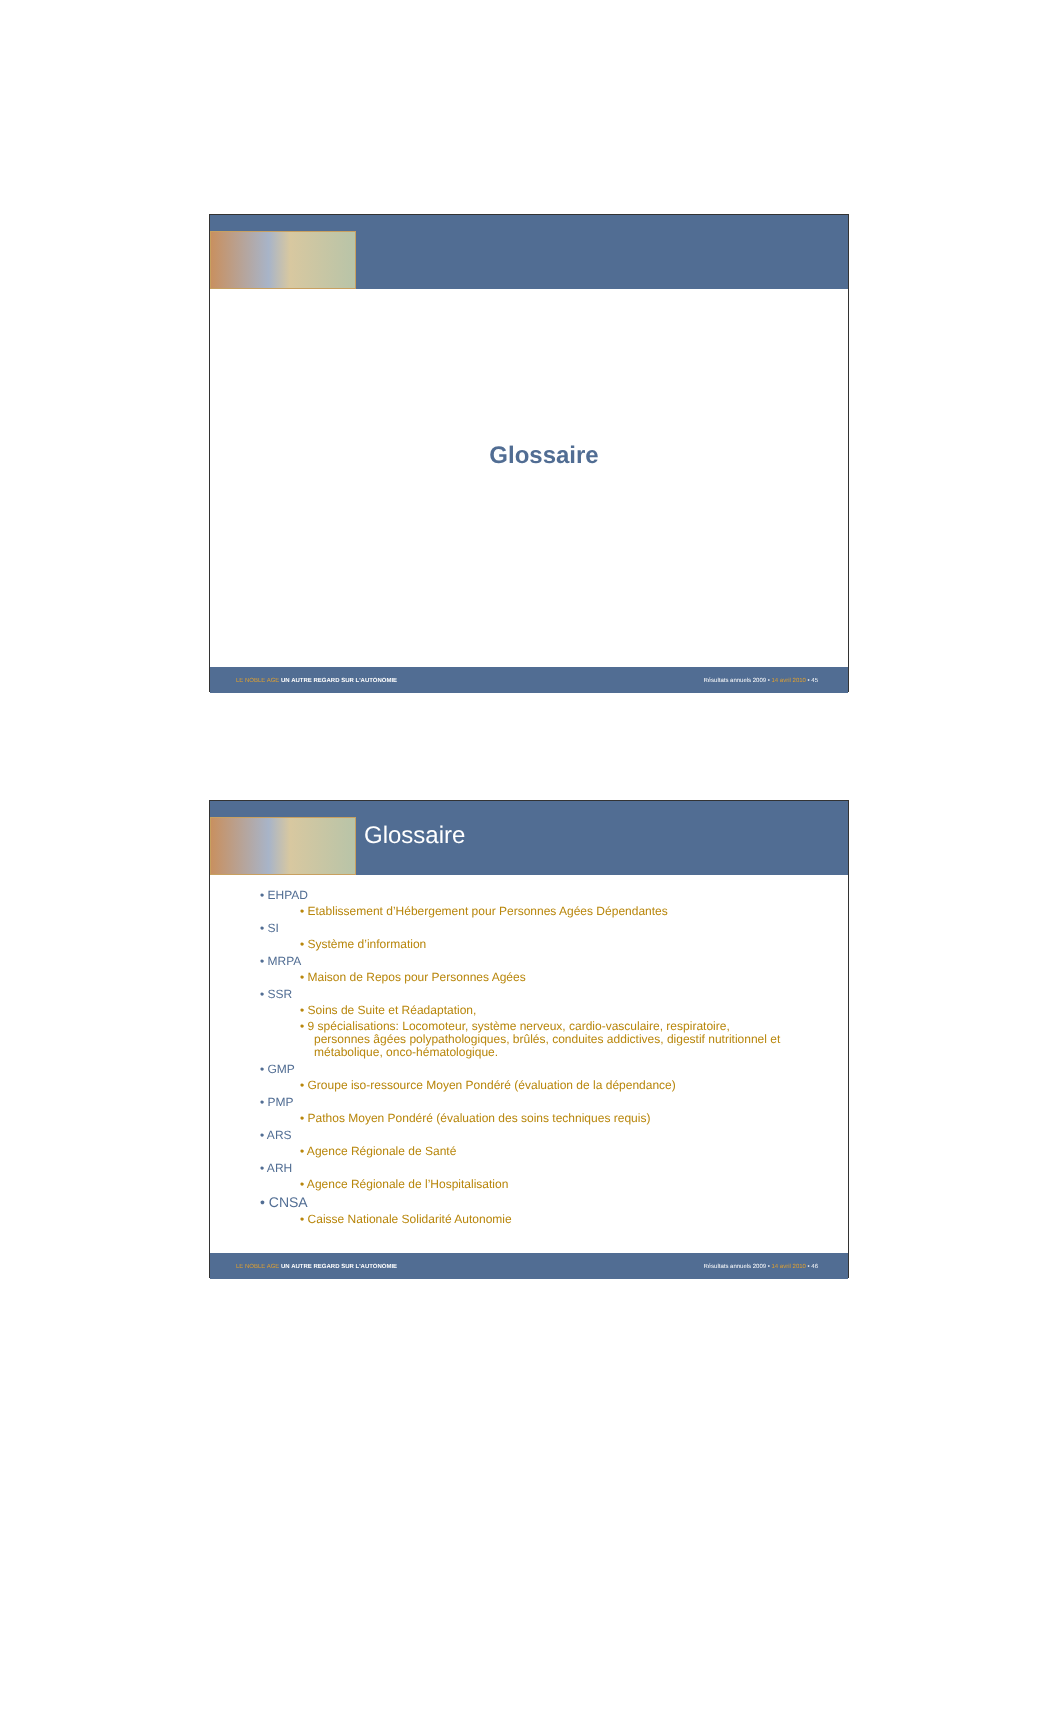Glossaire
LE NOBLE AGE UN AUTRE REGARD SUR L'AUTONOMIE Résultats annuels 2009 • 14 avril 2010 • 45
Glossaire
• EHPAD
• Etablissement d’Hébergement pour Personnes Agées Dépendantes
• SI
• Système d’information
• MRPA
• Maison de Repos pour Personnes Agées
• SSR
• Soins de Suite et Réadaptation,
• 9 spécialisations: Locomoteur, système nerveux, cardio-vasculaire, respiratoire, personnes âgées polypathologiques, brûlés, conduites addictives, digestif nutritionnel et métabolique, onco-hématologique.
• GMP
• Groupe iso-ressource Moyen Pondéré (évaluation de la dépendance)
• PMP
• Pathos Moyen Pondéré (évaluation des soins techniques requis)
• ARS
• Agence Régionale de Santé
• ARH
• Agence Régionale de l’Hospitalisation
• CNSA
• Caisse Nationale Solidarité Autonomie
LE NOBLE AGE UN AUTRE REGARD SUR L'AUTONOMIE Résultats annuels 2009 • 14 avril 2010 • 46